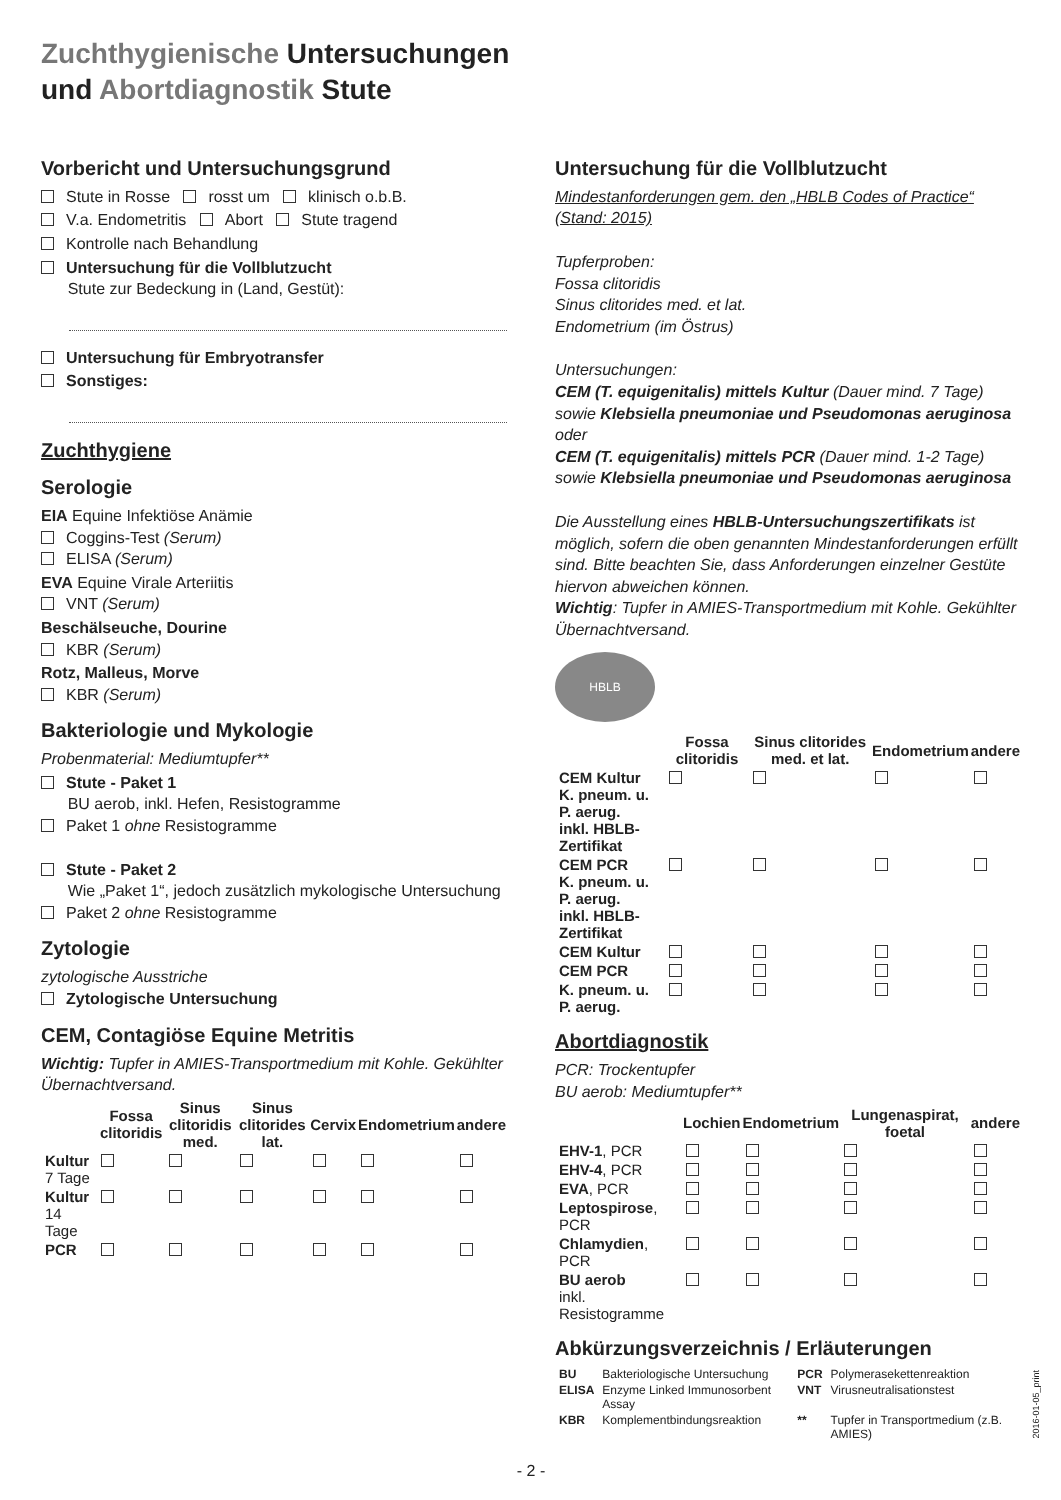Zuchthygienische Untersuchungen
und Abortdiagnostik Stute
Vorbericht und Untersuchungsgrund
Stute in Rosse rosst um klinisch o.b.B.
V.a. Endometritis Abort Stute tragend
Kontrolle nach Behandlung
Untersuchung für die Vollblutzucht
Stute zur Bedeckung in (Land, Gestüt):
Untersuchung für Embryotransfer
Sonstiges:
Zuchthygiene
Serologie
EIA Equine Infektiöse Anämie
Coggins-Test (Serum)
ELISA (Serum)
EVA Equine Virale Arteriitis
VNT (Serum)
Beschälseuche, Dourine
KBR (Serum)
Rotz, Malleus, Morve
KBR (Serum)
Bakteriologie und Mykologie
Probenmaterial: Mediumtupfer**
Stute - Paket 1
BU aerob, inkl. Hefen, Resistogramme
Paket 1 ohne Resistogramme
Stute - Paket 2
Wie „Paket 1“, jedoch zusätzlich mykologische Untersuchung
Paket 2 ohne Resistogramme
Zytologie
zytologische Ausstriche
Zytologische Untersuchung
CEM, Contagiöse Equine Metritis
Wichtig: Tupfer in AMIES-Transportmedium mit Kohle. Gekühlter Übernachtversand.
| | Fossa clitoridis | Sinus clitoridis med. | Sinus clitorides lat. | Cervix | Endometrium | andere |
| --- | --- | --- | --- | --- | --- | --- |
| Kultur 7 Tage | | | | | | |
| Kultur 14 Tage | | | | | | |
| PCR | | | | | | |
Untersuchung für die Vollblutzucht
Mindestanforderungen gem. den „HBLB Codes of Practice“ (Stand: 2015)
Tupferproben:
Fossa clitoridis
Sinus clitorides med. et lat.
Endometrium (im Östrus)
Untersuchungen:
CEM (T. equigenitalis) mittels Kultur (Dauer mind. 7 Tage)
sowie Klebsiella pneumoniae und Pseudomonas aeruginosa
oder
CEM (T. equigenitalis) mittels PCR (Dauer mind. 1-2 Tage)
sowie Klebsiella pneumoniae und Pseudomonas aeruginosa
Die Ausstellung eines HBLB-Untersuchungszertifikats ist möglich, sofern die oben genannten Mindestanforderungen erfüllt sind. Bitte beachten Sie, dass Anforderungen einzelner Gestüte hiervon abweichen können.
Wichtig: Tupfer in AMIES-Transportmedium mit Kohle. Gekühlter Übernachtversand.
HBLB
| | Fossa clitoridis | Sinus clitorides med. et lat. | Endometrium | andere |
| --- | --- | --- | --- | --- |
| CEM Kultur K. pneum. u. P. aerug. inkl. HBLB-Zertifikat | | | | |
| CEM PCR K. pneum. u. P. aerug. inkl. HBLB-Zertifikat | | | | |
| CEM Kultur | | | | |
| CEM PCR | | | | |
| K. pneum. u. P. aerug. | | | | |
Abortdiagnostik
PCR: Trockentupfer
BU aerob: Mediumtupfer**
| | Lochien | Endometrium | Lungenaspirat, foetal | andere |
| --- | --- | --- | --- | --- |
| EHV-1 , PCR | | | | |
| EHV-4 , PCR | | | | |
| EVA , PCR | | | | |
| Leptospirose , PCR | | | | |
| Chlamydien , PCR | | | | |
| BU aerob inkl. Resistogramme | | | | |
Abkürzungsverzeichnis / Erläuterungen
| BU | Bakteriologische Untersuchung | PCR | Polymerasekettenreaktion |
| ELISA | Enzyme Linked Immunosorbent Assay | VNT | Virusneutralisationstest |
| KBR | Komplementbindungsreaktion | ** | Tupfer in Transportmedium (z.B. AMIES) |
- 2 -
2016-01-05_print